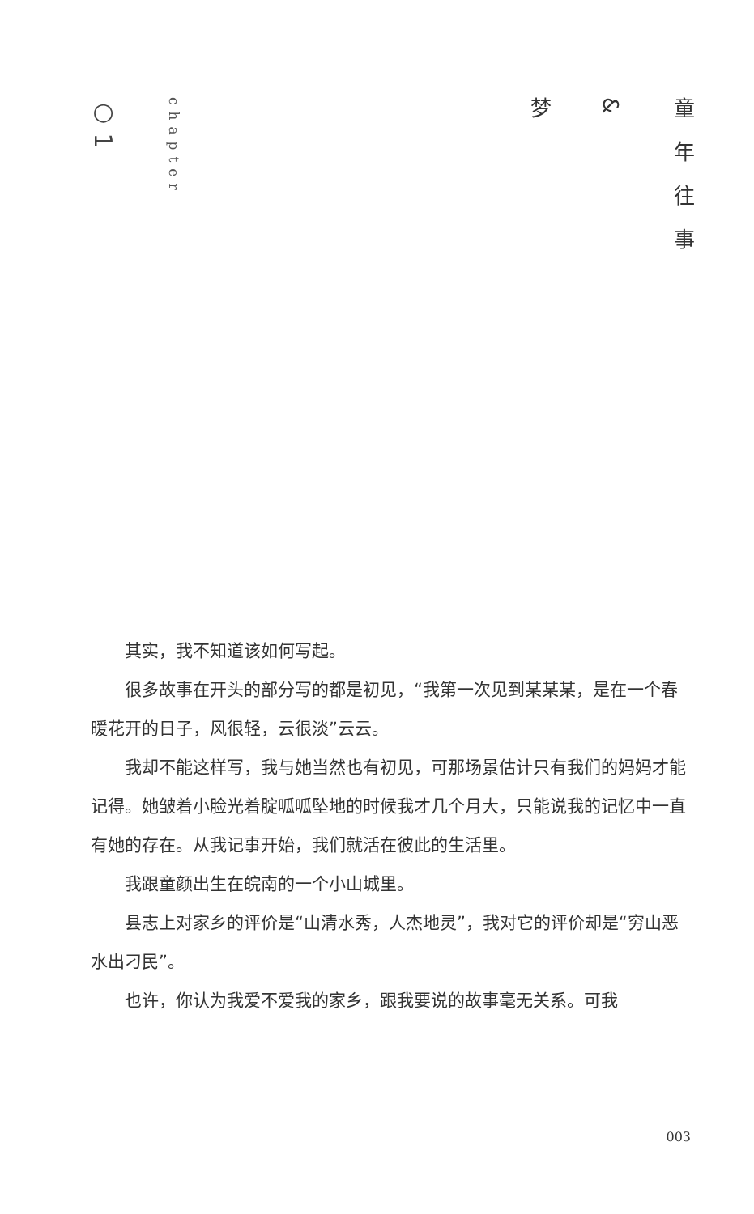○ 1
chapter
童年往事
&
梦
其实，我不知道该如何写起。
很多故事在开头的部分写的都是初见，“我第一次见到某某某，是在一个春暖花开的日子，风很轻，云很淡”云云。
我却不能这样写，我与她当然也有初见，可那场景估计只有我们的妈妈才能记得。她皱着小脸光着腚呱呱坠地的时候我才几个月大，只能说我的记忆中一直有她的存在。从我记事开始，我们就活在彼此的生活里。
我跟童颜出生在皖南的一个小山城里。
县志上对家乡的评价是“山清水秀，人杰地灵”，我对它的评价却是“穷山恶水出刁民”。
也许，你认为我爱不爱我的家乡，跟我要说的故事毫无关系。可我
003